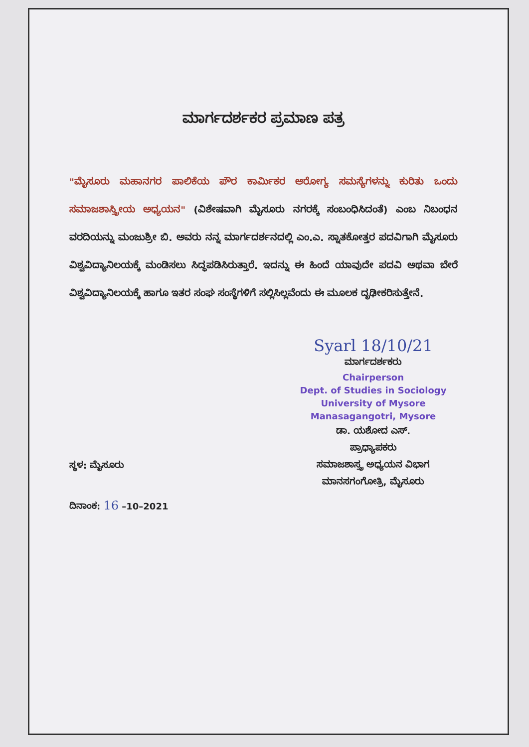ಮಾರ್ಗದರ್ಶಕರ ಪ್ರಮಾಣ ಪತ್ರ
"ಮೈಸೂರು ಮಹಾನಗರ ಪಾಲಿಕೆಯ ಪೌರ ಕಾರ್ಮಿಕರ ಆರೋಗ್ಯ ಸಮಸ್ಯೆಗಳನ್ನು ಕುರಿತು ಒಂದು ಸಮಾಜಶಾಸ್ತ್ರೀಯ ಅಧ್ಯಯನ" (ವಿಶೇಷವಾಗಿ ಮೈಸೂರು ನಗರಕ್ಕೆ ಸಂಬಂಧಿಸಿದಂತೆ) ಎಂಬ ನಿಬಂಧನ ವರದಿಯನ್ನು ಮಂಜುಶ್ರೀ ಬಿ. ಅವರು ನನ್ನ ಮಾರ್ಗದರ್ಶನದಲ್ಲಿ ಎಂ.ಎ. ಸ್ನಾತಕೋತ್ತರ ಪದವಿಗಾಗಿ ಮೈಸೂರು ವಿಶ್ವವಿದ್ಯಾನಿಲಯಕ್ಕೆ ಮಂಡಿಸಲು ಸಿದ್ಧಪಡಿಸಿರುತ್ತಾರೆ. ಇದನ್ನು ಈ ಹಿಂದೆ ಯಾವುದೇ ಪದವಿ ಅಥವಾ ಬೇರೆ ವಿಶ್ವವಿದ್ಯಾನಿಲಯಕ್ಕೆ ಹಾಗೂ ಇತರ ಸಂಘ ಸಂಸ್ಥೆಗಳಿಗೆ ಸಲ್ಲಿಸಿಲ್ಲವೆಂದು ಈ ಮೂಲಕ ದೃಢೀಕರಿಸುತ್ತೇನೆ.
Syarl 18/10/21
ಮಾರ್ಗದರ್ಶಕರು
Chairperson
Dept. of Studies in Sociology
University of Mysore
Manasagangotri, Mysore
ಡಾ. ಯಶೋದ ಎಸ್.
ಪ್ರಾಧ್ಯಾಪಕರು
ಸಮಾಜಶಾಸ್ತ್ರ ಅಧ್ಯಯನ ವಿಭಾಗ
ಮಾನಸಗಂಗೋತ್ರಿ, ಮೈಸೂರು
ಸ್ಥಳ: ಮೈಸೂರು
ದಿನಾಂಕ: 16 –10–2021